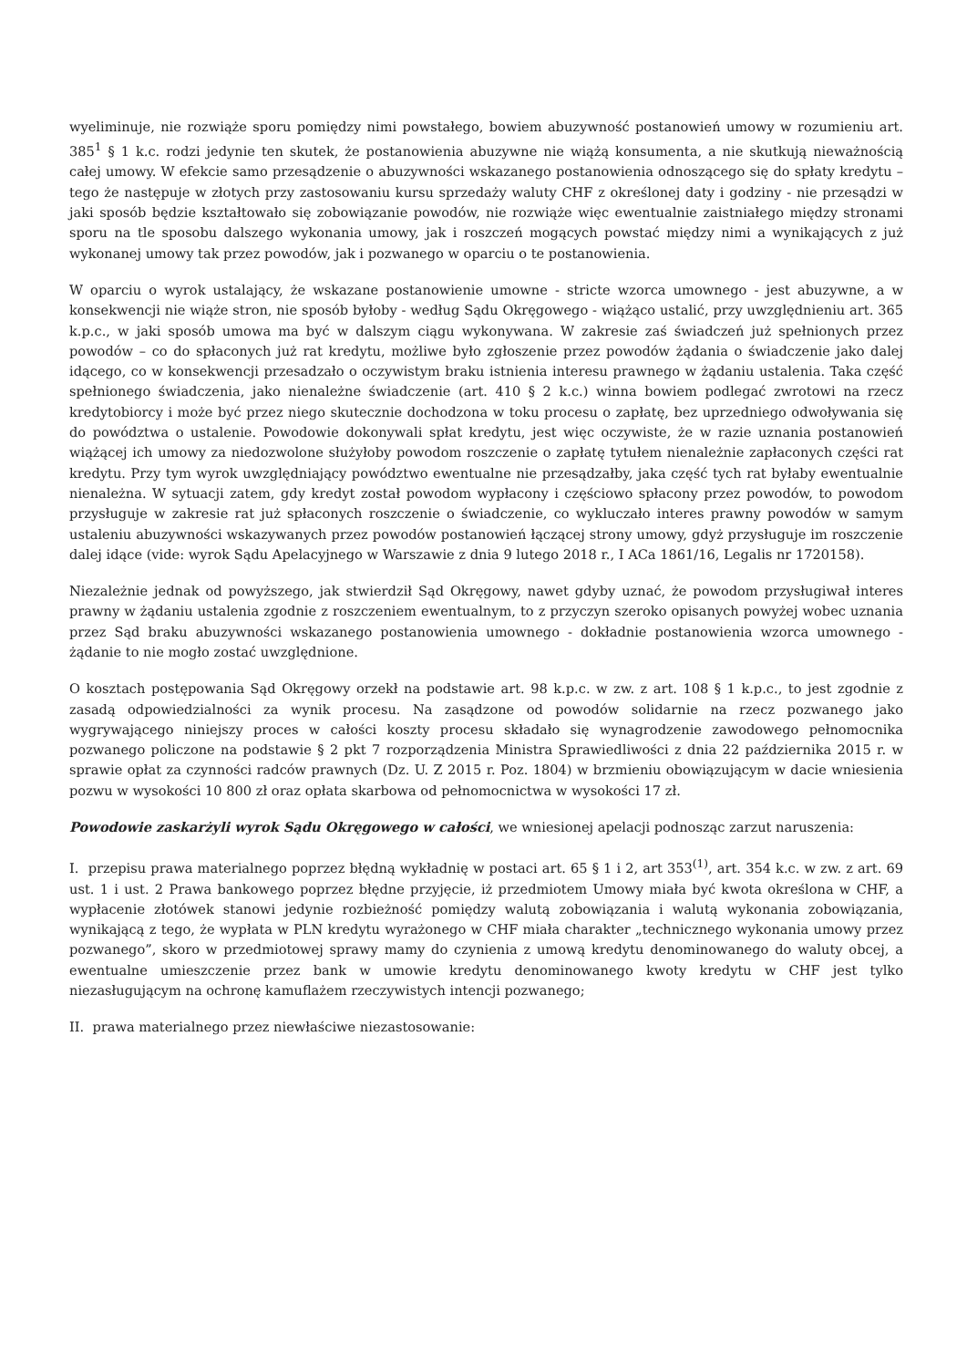wyeliminuje, nie rozwiąże sporu pomiędzy nimi powstałego, bowiem abuzywność postanowień umowy w rozumieniu art. 385<sup>1</sup> § 1 k.c. rodzi jedynie ten skutek, że postanowienia abuzywne nie wiążą konsumenta, a nie skutkują nieważnością całej umowy. W efekcie samo przesądzenie o abuzywności wskazanego postanowienia odnoszącego się do spłaty kredytu – tego że następuje w złotych przy zastosowaniu kursu sprzedaży waluty CHF z określonej daty i godziny - nie przesądzi w jaki sposób będzie kształtowało się zobowiązanie powodów, nie rozwiąże więc ewentualnie zaistniałego między stronami sporu na tle sposobu dalszego wykonania umowy, jak i roszczeń mogących powstać między nimi a wynikających z już wykonanej umowy tak przez powodów, jak i pozwanego w oparciu o te postanowienia.
W oparciu o wyrok ustalający, że wskazane postanowienie umowne - stricte wzorca umownego - jest abuzywne, a w konsekwencji nie wiąże stron, nie sposób byłoby - według Sądu Okręgowego - wiążąco ustalić, przy uwzględnieniu art. 365 k.p.c., w jaki sposób umowa ma być w dalszym ciągu wykonywana. W zakresie zaś świadczeń już spełnionych przez powodów – co do spłaconych już rat kredytu, możliwe było zgłoszenie przez powodów żądania o świadczenie jako dalej idącego, co w konsekwencji przesadzało o oczywistym braku istnienia interesu prawnego w żądaniu ustalenia. Taka część spełnionego świadczenia, jako nienależne świadczenie (art. 410 § 2 k.c.) winna bowiem podlegać zwrotowi na rzecz kredytobiorcy i może być przez niego skutecznie dochodzona w toku procesu o zapłatę, bez uprzedniego odwoływania się do powództwa o ustalenie. Powodowie dokonywali spłat kredytu, jest więc oczywiste, że w razie uznania postanowień wiążącej ich umowy za niedozwolone służyłoby powodom roszczenie o zapłatę tytułem nienależnie zapłaconych części rat kredytu. Przy tym wyrok uwzględniający powództwo ewentualne nie przesądzałby, jaka część tych rat byłaby ewentualnie nienależna. W sytuacji zatem, gdy kredyt został powodom wypłacony i częściowo spłacony przez powodów, to powodom przysługuje w zakresie rat już spłaconych roszczenie o świadczenie, co wykluczało interes prawny powodów w samym ustaleniu abuzywności wskazywanych przez powodów postanowień łączącej strony umowy, gdyż przysługuje im roszczenie dalej idące (vide: wyrok Sądu Apelacyjnego w Warszawie z dnia 9 lutego 2018 r., I ACa 1861/16, Legalis nr 1720158).
Niezależnie jednak od powyższego, jak stwierdził Sąd Okręgowy, nawet gdyby uznać, że powodom przysługiwał interes prawny w żądaniu ustalenia zgodnie z roszczeniem ewentualnym, to z przyczyn szeroko opisanych powyżej wobec uznania przez Sąd braku abuzywności wskazanego postanowienia umownego - dokładnie postanowienia wzorca umownego - żądanie to nie mogło zostać uwzględnione.
O kosztach postępowania Sąd Okręgowy orzekł na podstawie art. 98 k.p.c. w zw. z art. 108 § 1 k.p.c., to jest zgodnie z zasadą odpowiedzialności za wynik procesu. Na zasądzone od powodów solidarnie na rzecz pozwanego jako wygrywającego niniejszy proces w całości koszty procesu składało się wynagrodzenie zawodowego pełnomocnika pozwanego policzone na podstawie § 2 pkt 7 rozporządzenia Ministra Sprawiedliwości z dnia 22 października 2015 r. w sprawie opłat za czynności radców prawnych (Dz. U. Z 2015 r. Poz. 1804) w brzmieniu obowiązującym w dacie wniesienia pozwu w wysokości 10 800 zł oraz opłata skarbowa od pełnomocnictwa w wysokości 17 zł.
Powodowie zaskarżyli wyrok Sądu Okręgowego w całości, we wniesionej apelacji podnosząc zarzut naruszenia:
I. przepisu prawa materialnego poprzez błędną wykładnię w postaci art. 65 § 1 i 2, art 353<sup>(1)</sup>, art. 354 k.c. w zw. z art. 69 ust. 1 i ust. 2 Prawa bankowego poprzez błędne przyjęcie, iż przedmiotem Umowy miała być kwota określona w CHF, a wypłacenie złotówek stanowi jedynie rozbieżność pomiędzy walutą zobowiązania i walutą wykonania zobowiązania, wynikającą z tego, że wypłata w PLN kredytu wyrażonego w CHF miała charakter „technicznego wykonania umowy przez pozwanego”, skoro w przedmiotowej sprawy mamy do czynienia z umową kredytu denominowanego do waluty obcej, a ewentualne umieszczenie przez bank w umowie kredytu denominowanego kwoty kredytu w CHF jest tylko niezasługującym na ochronę kamuflażem rzeczywistych intencji pozwanego;
II. prawa materialnego przez niewłaściwe niezastosowanie: